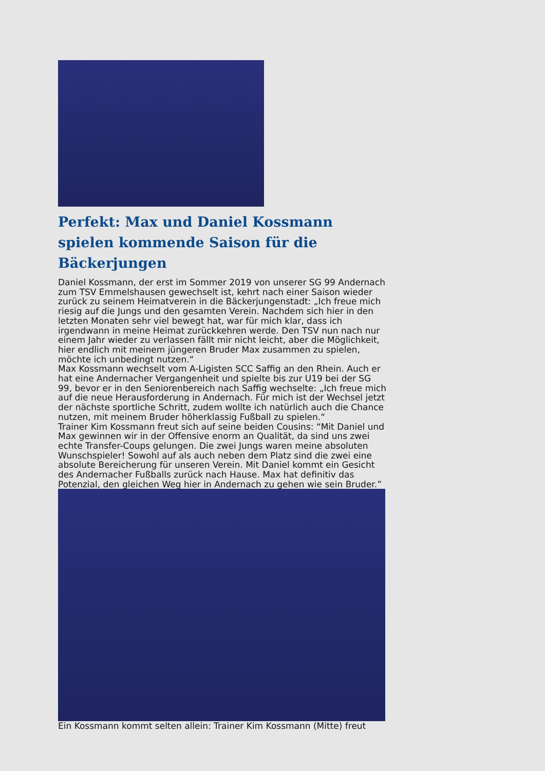Perfekt: Max und Daniel Kossmann spielen kommende Saison für die Bäckerjungen
Daniel Kossmann, der erst im Sommer 2019 von unserer SG 99 Andernach zum TSV Emmelshausen gewechselt ist, kehrt nach einer Saison wieder zurück zu seinem Heimatverein in die Bäckerjungenstadt: „Ich freue mich riesig auf die Jungs und den gesamten Verein. Nachdem sich hier in den letzten Monaten sehr viel bewegt hat, war für mich klar, dass ich irgendwann in meine Heimat zurückkehren werde. Den TSV nun nach nur einem Jahr wieder zu verlassen fällt mir nicht leicht, aber die Möglichkeit, hier endlich mit meinem jüngeren Bruder Max zusammen zu spielen, möchte ich unbedingt nutzen.“
Max Kossmann wechselt vom A-Ligisten SCC Saffig an den Rhein. Auch er hat eine Andernacher Vergangenheit und spielte bis zur U19 bei der SG 99, bevor er in den Seniorenbereich nach Saffig wechselte: „Ich freue mich auf die neue Herausforderung in Andernach. Für mich ist der Wechsel jetzt der nächste sportliche Schritt, zudem wollte ich natürlich auch die Chance nutzen, mit meinem Bruder höherklassig Fußball zu spielen.“
Trainer Kim Kossmann freut sich auf seine beiden Cousins: “Mit Daniel und Max gewinnen wir in der Offensive enorm an Qualität, da sind uns zwei echte Transfer-Coups gelungen. Die zwei Jungs waren meine absoluten Wunschspieler! Sowohl auf als auch neben dem Platz sind die zwei eine absolute Bereicherung für unseren Verein. Mit Daniel kommt ein Gesicht des Andernacher Fußballs zurück nach Hause. Max hat definitiv das Potenzial, den gleichen Weg hier in Andernach zu gehen wie sein Bruder.”
Ein Kossmann kommt selten allein: Trainer Kim Kossmann (Mitte) freut